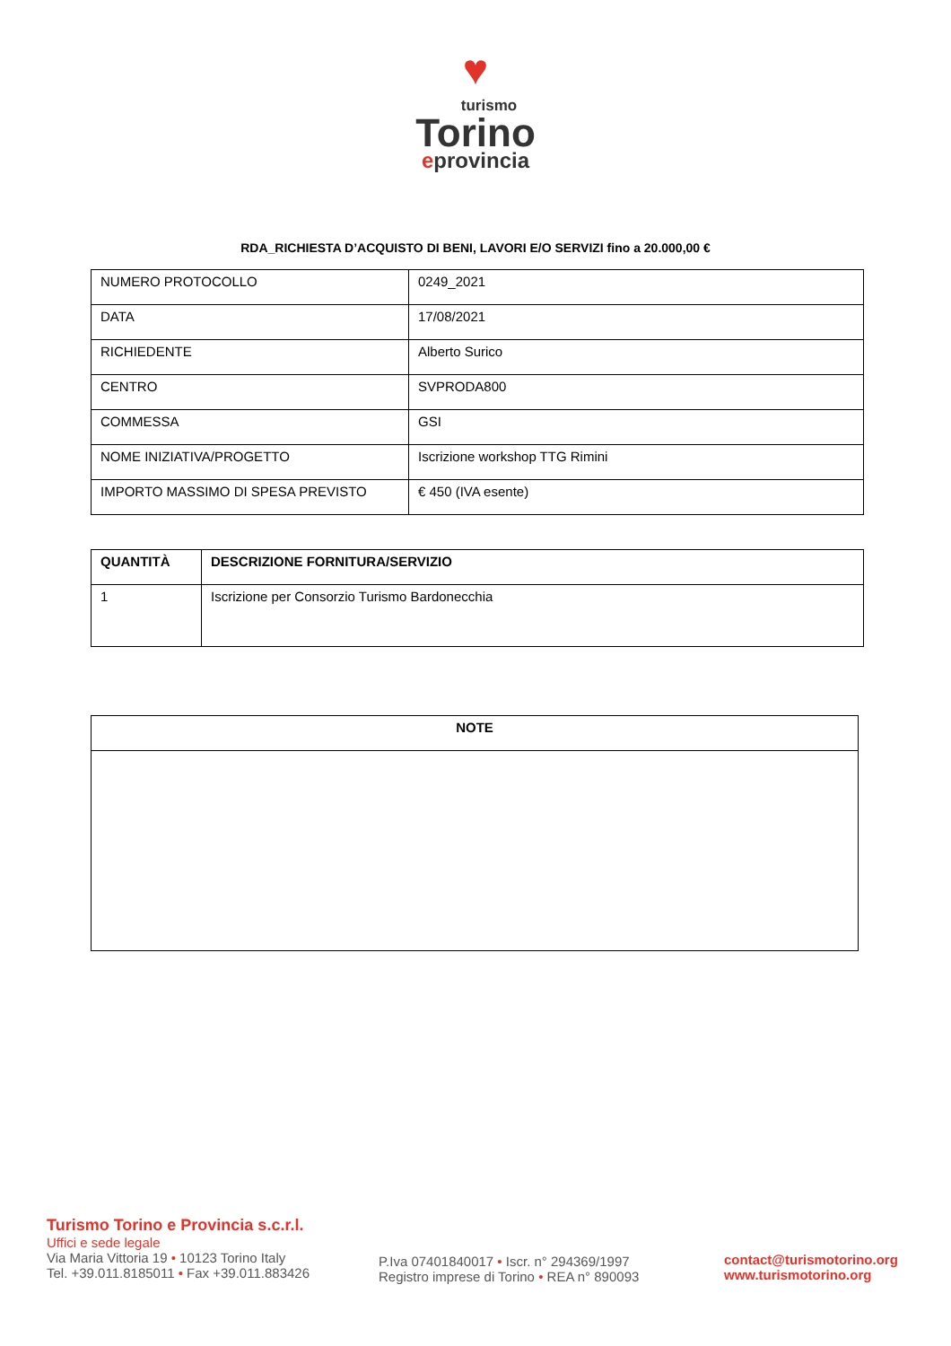♥
turismo
Torino
eprovincia
RDA_RICHIESTA D’ACQUISTO DI BENI, LAVORI E/O SERVIZI fino a 20.000,00 €
| NUMERO PROTOCOLLO | 0249_2021 |
| DATA | 17/08/2021 |
| RICHIEDENTE | Alberto Surico |
| CENTRO | SVPRODA800 |
| COMMESSA | GSI |
| NOME INIZIATIVA/PROGETTO | Iscrizione workshop TTG Rimini |
| IMPORTO MASSIMO DI SPESA PREVISTO | € 450 (IVA esente) |
| QUANTITÀ | DESCRIZIONE FORNITURA/SERVIZIO |
| --- | --- |
| 1 | Iscrizione per Consorzio Turismo Bardonecchia |
| NOTE |
| --- |
Turismo Torino e Provincia s.c.r.l.
Uffici e sede legale
Via Maria Vittoria 19 • 10123 Torino Italy
Tel. +39.011.8185011 • Fax +39.011.883426
P.Iva 07401840017 • Iscr. n° 294369/1997
Registro imprese di Torino • REA n° 890093
contact@turismotorino.org
www.turismotorino.org